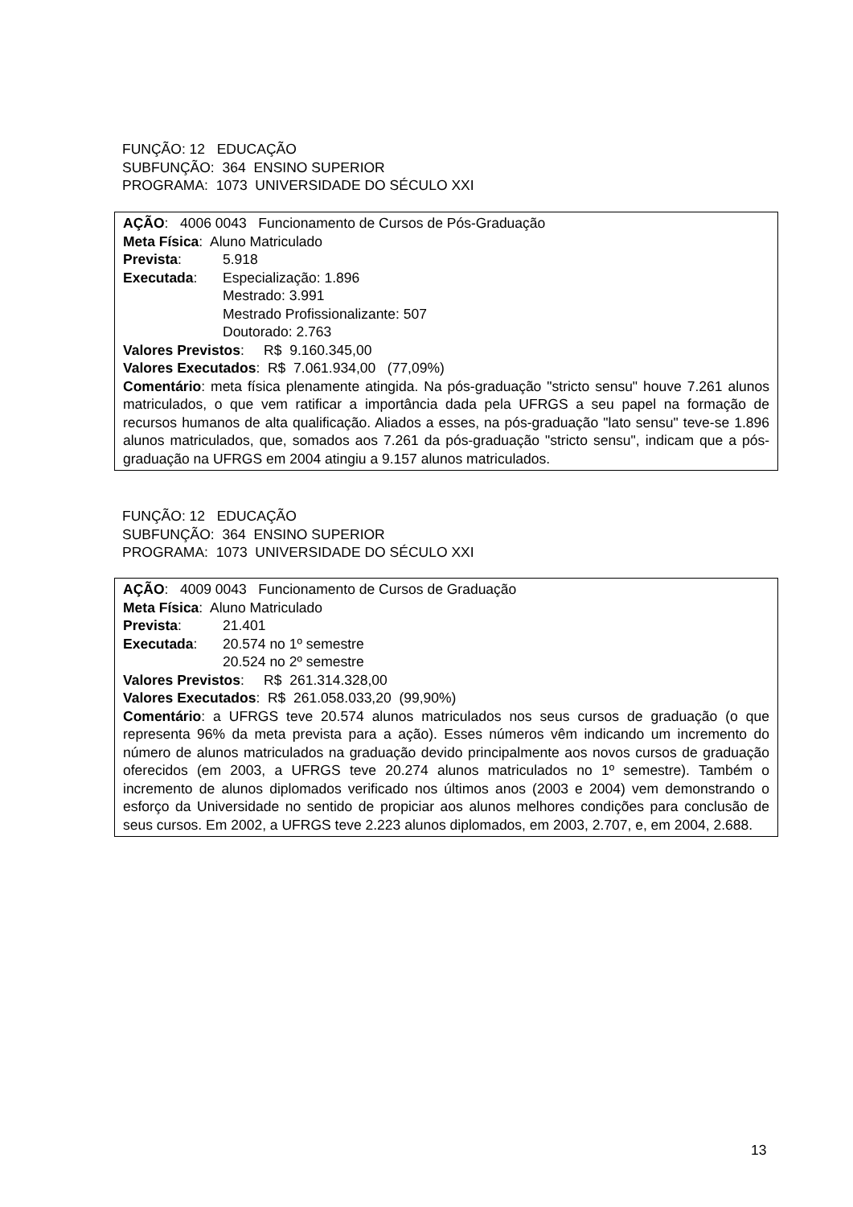FUNÇÃO: 12 EDUCAÇÃO
SUBFUNÇÃO: 364 ENSINO SUPERIOR
PROGRAMA: 1073 UNIVERSIDADE DO SÉCULO XXI
AÇÃO: 4006 0043 Funcionamento de Cursos de Pós-Graduação
Meta Física: Aluno Matriculado
Prevista: 5.918
Executada: Especialização: 1.896
Mestrado: 3.991
Mestrado Profissionalizante: 507
Doutorado: 2.763
Valores Previstos: R$ 9.160.345,00
Valores Executados: R$ 7.061.934,00 (77,09%)
Comentário: meta física plenamente atingida. Na pós-graduação "stricto sensu" houve 7.261 alunos matriculados, o que vem ratificar a importância dada pela UFRGS a seu papel na formação de recursos humanos de alta qualificação. Aliados a esses, na pós-graduação "lato sensu" teve-se 1.896 alunos matriculados, que, somados aos 7.261 da pós-graduação "stricto sensu", indicam que a pós-graduação na UFRGS em 2004 atingiu a 9.157 alunos matriculados.
FUNÇÃO: 12 EDUCAÇÃO
SUBFUNÇÃO: 364 ENSINO SUPERIOR
PROGRAMA: 1073 UNIVERSIDADE DO SÉCULO XXI
AÇÃO: 4009 0043 Funcionamento de Cursos de Graduação
Meta Física: Aluno Matriculado
Prevista: 21.401
Executada: 20.574 no 1º semestre
20.524 no 2º semestre
Valores Previstos: R$ 261.314.328,00
Valores Executados: R$ 261.058.033,20 (99,90%)
Comentário: a UFRGS teve 20.574 alunos matriculados nos seus cursos de graduação (o que representa 96% da meta prevista para a ação). Esses números vêm indicando um incremento do número de alunos matriculados na graduação devido principalmente aos novos cursos de graduação oferecidos (em 2003, a UFRGS teve 20.274 alunos matriculados no 1º semestre). Também o incremento de alunos diplomados verificado nos últimos anos (2003 e 2004) vem demonstrando o esforço da Universidade no sentido de propiciar aos alunos melhores condições para conclusão de seus cursos. Em 2002, a UFRGS teve 2.223 alunos diplomados, em 2003, 2.707, e, em 2004, 2.688.
13